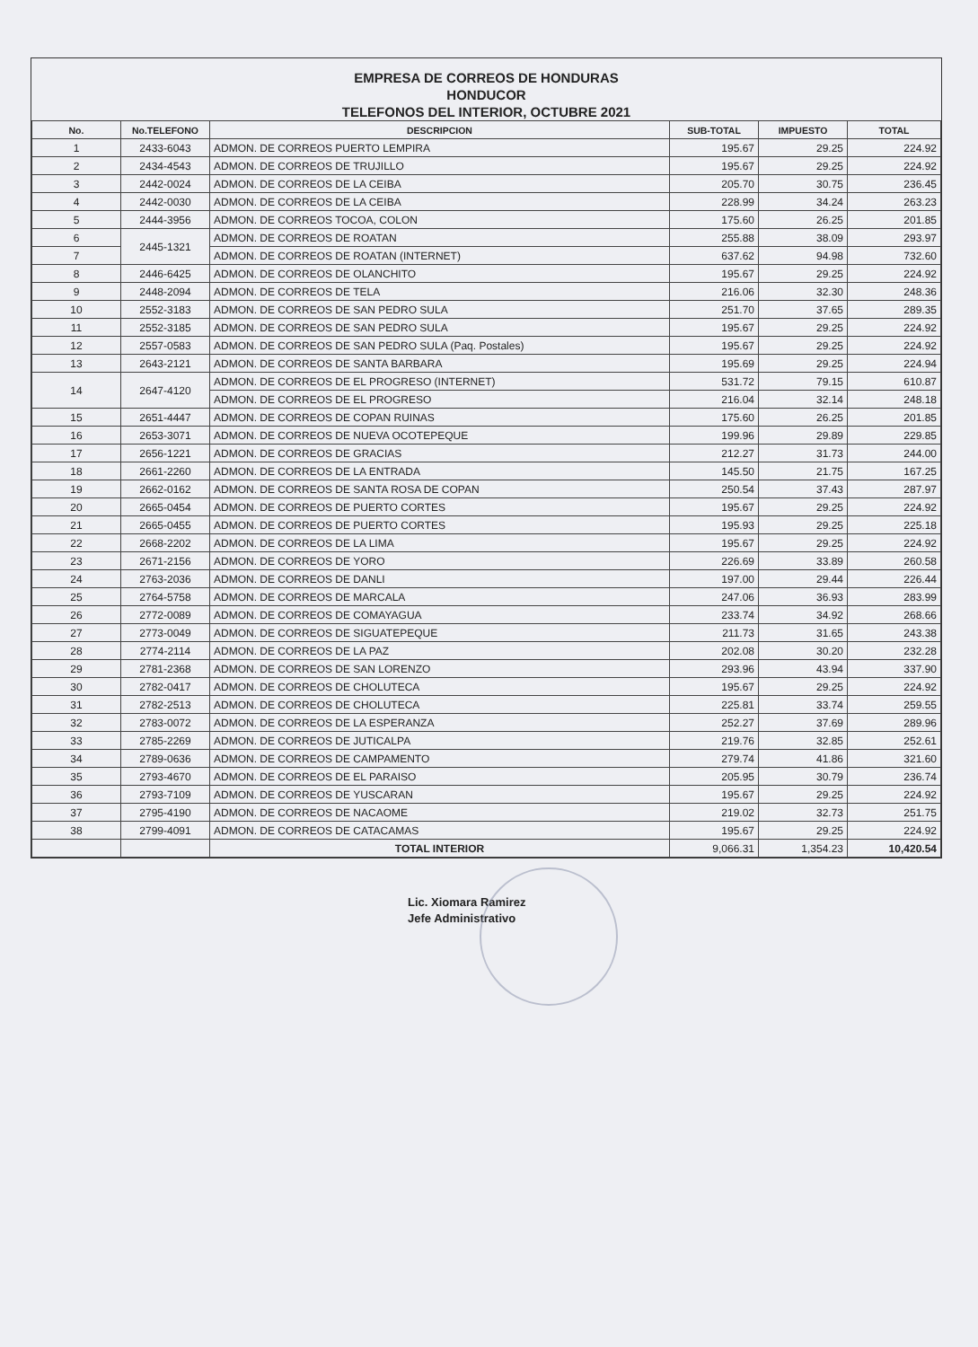EMPRESA DE CORREOS DE HONDURAS
HONDUCOR
TELEFONOS DEL INTERIOR, OCTUBRE 2021
| No. | No.TELEFONO | DESCRIPCION | SUB-TOTAL | IMPUESTO | TOTAL |
| --- | --- | --- | --- | --- | --- |
| 1 | 2433-6043 | ADMON. DE CORREOS PUERTO LEMPIRA | 195.67 | 29.25 | 224.92 |
| 2 | 2434-4543 | ADMON. DE CORREOS DE TRUJILLO | 195.67 | 29.25 | 224.92 |
| 3 | 2442-0024 | ADMON. DE CORREOS DE LA CEIBA | 205.70 | 30.75 | 236.45 |
| 4 | 2442-0030 | ADMON. DE CORREOS DE LA CEIBA | 228.99 | 34.24 | 263.23 |
| 5 | 2444-3956 | ADMON. DE CORREOS TOCOA, COLON | 175.60 | 26.25 | 201.85 |
| 6 | 2445-1321 | ADMON. DE CORREOS DE ROATAN | 255.88 | 38.09 | 293.97 |
| 7 | | ADMON. DE CORREOS DE ROATAN (INTERNET) | 637.62 | 94.98 | 732.60 |
| 8 | 2446-6425 | ADMON. DE CORREOS DE OLANCHITO | 195.67 | 29.25 | 224.92 |
| 9 | 2448-2094 | ADMON. DE CORREOS DE TELA | 216.06 | 32.30 | 248.36 |
| 10 | 2552-3183 | ADMON. DE CORREOS DE SAN PEDRO SULA | 251.70 | 37.65 | 289.35 |
| 11 | 2552-3185 | ADMON. DE CORREOS DE SAN PEDRO SULA | 195.67 | 29.25 | 224.92 |
| 12 | 2557-0583 | ADMON. DE CORREOS DE SAN PEDRO SULA (Paq. Postales) | 195.67 | 29.25 | 224.92 |
| 13 | 2643-2121 | ADMON. DE CORREOS DE SANTA BARBARA | 195.69 | 29.25 | 224.94 |
| 14 | 2647-4120 | ADMON. DE CORREOS DE EL PROGRESO (INTERNET) | 531.72 | 79.15 | 610.87 |
| | | ADMON. DE CORREOS DE EL PROGRESO | 216.04 | 32.14 | 248.18 |
| 15 | 2651-4447 | ADMON. DE CORREOS DE COPAN RUINAS | 175.60 | 26.25 | 201.85 |
| 16 | 2653-3071 | ADMON. DE CORREOS DE NUEVA OCOTEPEQUE | 199.96 | 29.89 | 229.85 |
| 17 | 2656-1221 | ADMON. DE CORREOS DE GRACIAS | 212.27 | 31.73 | 244.00 |
| 18 | 2661-2260 | ADMON. DE CORREOS DE LA ENTRADA | 145.50 | 21.75 | 167.25 |
| 19 | 2662-0162 | ADMON. DE CORREOS DE SANTA ROSA DE COPAN | 250.54 | 37.43 | 287.97 |
| 20 | 2665-0454 | ADMON. DE CORREOS DE PUERTO CORTES | 195.67 | 29.25 | 224.92 |
| 21 | 2665-0455 | ADMON. DE CORREOS DE PUERTO CORTES | 195.93 | 29.25 | 225.18 |
| 22 | 2668-2202 | ADMON. DE CORREOS DE LA LIMA | 195.67 | 29.25 | 224.92 |
| 23 | 2671-2156 | ADMON. DE CORREOS DE YORO | 226.69 | 33.89 | 260.58 |
| 24 | 2763-2036 | ADMON. DE CORREOS DE DANLI | 197.00 | 29.44 | 226.44 |
| 25 | 2764-5758 | ADMON. DE CORREOS DE MARCALA | 247.06 | 36.93 | 283.99 |
| 26 | 2772-0089 | ADMON. DE CORREOS DE COMAYAGUA | 233.74 | 34.92 | 268.66 |
| 27 | 2773-0049 | ADMON. DE CORREOS DE SIGUATEPEQUE | 211.73 | 31.65 | 243.38 |
| 28 | 2774-2114 | ADMON. DE CORREOS DE LA PAZ | 202.08 | 30.20 | 232.28 |
| 29 | 2781-2368 | ADMON. DE CORREOS DE SAN LORENZO | 293.96 | 43.94 | 337.90 |
| 30 | 2782-0417 | ADMON. DE CORREOS DE CHOLUTECA | 195.67 | 29.25 | 224.92 |
| 31 | 2782-2513 | ADMON. DE CORREOS DE CHOLUTECA | 225.81 | 33.74 | 259.55 |
| 32 | 2783-0072 | ADMON. DE CORREOS DE LA ESPERANZA | 252.27 | 37.69 | 289.96 |
| 33 | 2785-2269 | ADMON. DE CORREOS DE JUTICALPA | 219.76 | 32.85 | 252.61 |
| 34 | 2789-0636 | ADMON. DE CORREOS DE CAMPAMENTO | 279.74 | 41.86 | 321.60 |
| 35 | 2793-4670 | ADMON. DE CORREOS DE EL PARAISO | 205.95 | 30.79 | 236.74 |
| 36 | 2793-7109 | ADMON. DE CORREOS DE YUSCARAN | 195.67 | 29.25 | 224.92 |
| 37 | 2795-4190 | ADMON. DE CORREOS DE NACAOME | 219.02 | 32.73 | 251.75 |
| 38 | 2799-4091 | ADMON. DE CORREOS DE CATACAMAS | 195.67 | 29.25 | 224.92 |
| | | TOTAL INTERIOR | 9,066.31 | 1,354.23 | 10,420.54 |
Lic. Xiomara Ramirez
Jefe Administrativo